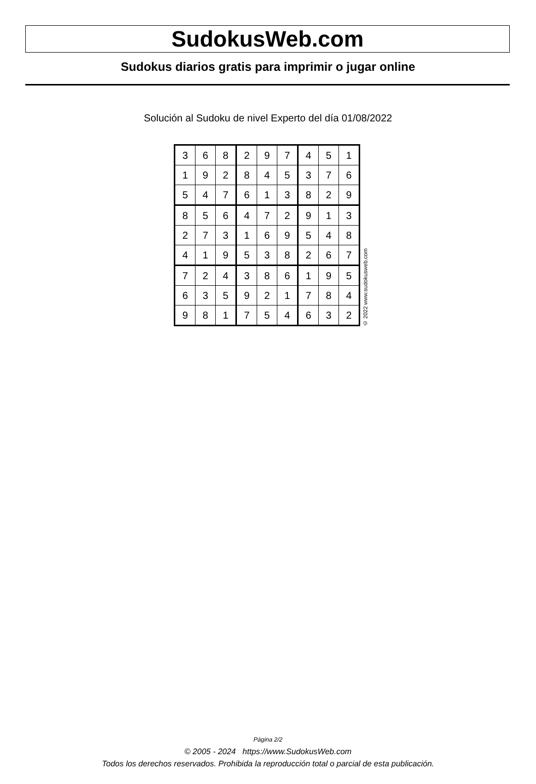SudokusWeb.com
Sudokus diarios gratis para imprimir o jugar online
Solución al Sudoku de nivel Experto del día 01/08/2022
| 3 | 6 | 8 | 2 | 9 | 7 | 4 | 5 | 1 |
| 1 | 9 | 2 | 8 | 4 | 5 | 3 | 7 | 6 |
| 5 | 4 | 7 | 6 | 1 | 3 | 8 | 2 | 9 |
| 8 | 5 | 6 | 4 | 7 | 2 | 9 | 1 | 3 |
| 2 | 7 | 3 | 1 | 6 | 9 | 5 | 4 | 8 |
| 4 | 1 | 9 | 5 | 3 | 8 | 2 | 6 | 7 |
| 7 | 2 | 4 | 3 | 8 | 6 | 1 | 9 | 5 |
| 6 | 3 | 5 | 9 | 2 | 1 | 7 | 8 | 4 |
| 9 | 8 | 1 | 7 | 5 | 4 | 6 | 3 | 2 |
© 2022 www.sudokusweb.com
Página 2/2
© 2005 - 2024 https://www.SudokusWeb.com
Todos los derechos reservados. Prohibida la reproducción total o parcial de esta publicación.